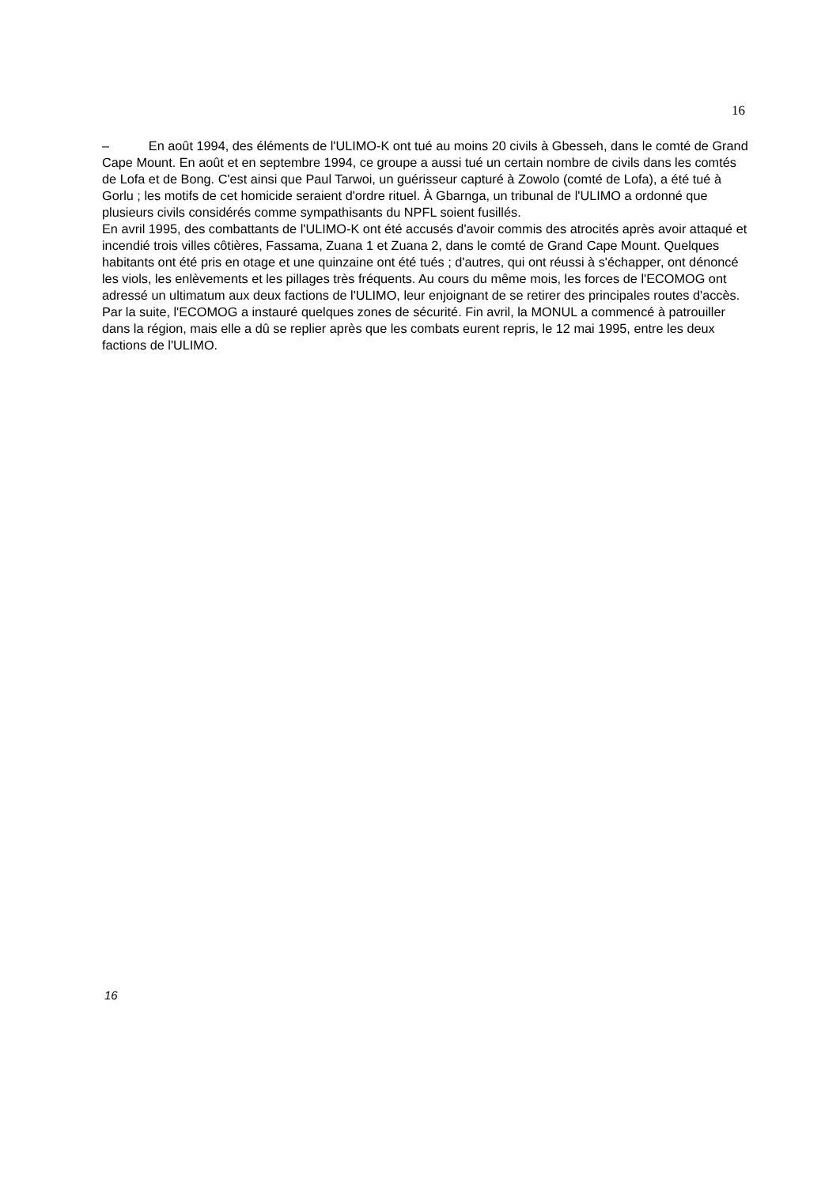16
– En août 1994, des éléments de l'ULIMO-K ont tué au moins 20 civils à Gbesseh, dans le comté de Grand Cape Mount. En août et en septembre 1994, ce groupe a aussi tué un certain nombre de civils dans les comtés de Lofa et de Bong. C'est ainsi que Paul Tarwoi, un guérisseur capturé à Zowolo (comté de Lofa), a été tué à Gorlu ; les motifs de cet homicide seraient d'ordre rituel. À Gbarnga, un tribunal de l'ULIMO a ordonné que plusieurs civils considérés comme sympathisants du NPFL soient fusillés.
En avril 1995, des combattants de l'ULIMO-K ont été accusés d'avoir commis des atrocités après avoir attaqué et incendié trois villes côtières, Fassama, Zuana 1 et Zuana 2, dans le comté de Grand Cape Mount. Quelques habitants ont été pris en otage et une quinzaine ont été tués ; d'autres, qui ont réussi à s'échapper, ont dénoncé les viols, les enlèvements et les pillages très fréquents. Au cours du même mois, les forces de l'ECOMOG ont adressé un ultimatum aux deux factions de l'ULIMO, leur enjoignant de se retirer des principales routes d'accès. Par la suite, l'ECOMOG a instauré quelques zones de sécurité. Fin avril, la MONUL a commencé à patrouiller dans la région, mais elle a dû se replier après que les combats eurent repris, le 12 mai 1995, entre les deux factions de l'ULIMO.
16